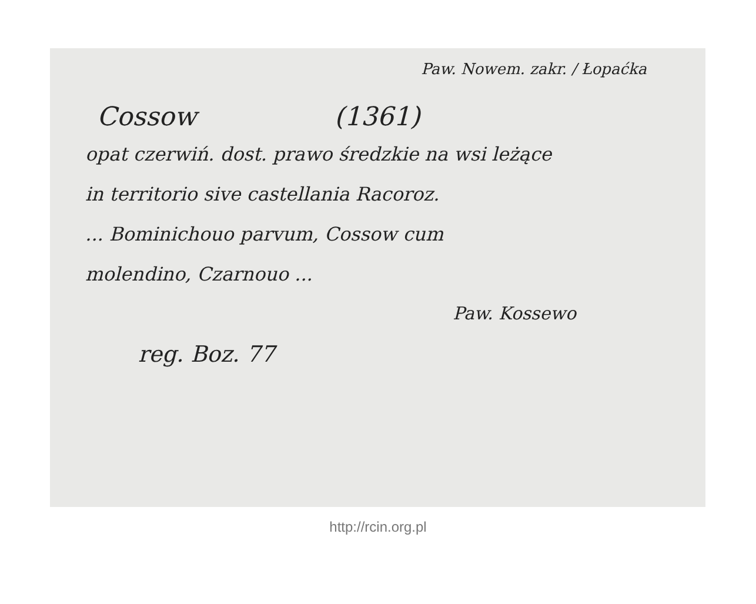Paw. Nowem. zakr. / Łopaćka
Cossow (1361)
opat czerwiń. dost. prawo średzkie na wsi leżące
in territorio sive castellania Racoroz.
... Bominichouo parvum, Cossow cum
molendino, Czarnouo ...
Paw. Kossewo
reg. Boz. 77
http://rcin.org.pl